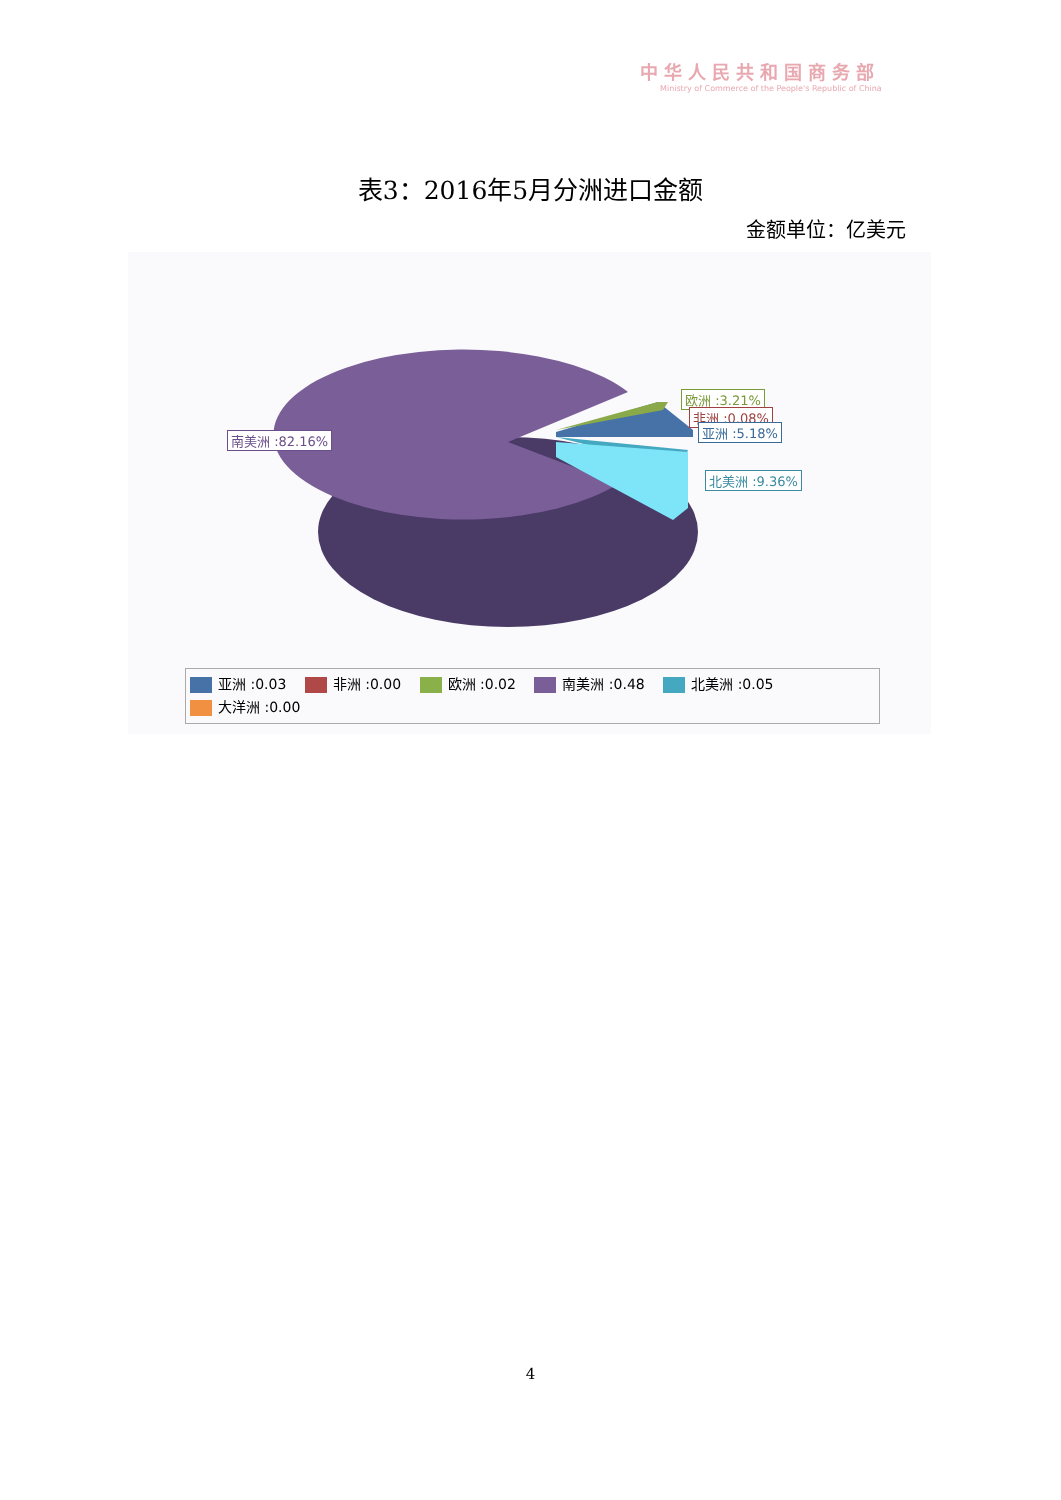中华人民共和国商务部
Ministry of Commerce of the People's Republic of China
表3：2016年5月分洲进口金额
金额单位：亿美元
南美洲 :82.16%
欧洲 :3.21%
非洲 :0.08%
亚洲 :5.18%
北美洲 :9.36%
亚洲 :0.03 非洲 :0.00 欧洲 :0.02 南美洲 :0.48 北美洲 :0.05
大洋洲 :0.00
4